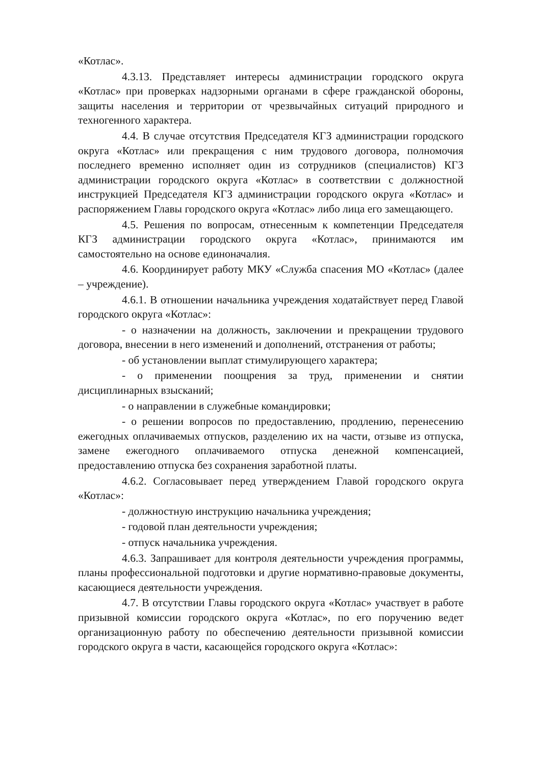«Котлас».
4.3.13. Представляет интересы администрации городского округа «Котлас» при проверках надзорными органами в сфере гражданской обороны, защиты населения и территории от чрезвычайных ситуаций природного и техногенного характера.
4.4. В случае отсутствия Председателя КГЗ администрации городского округа «Котлас» или прекращения с ним трудового договора, полномочия последнего временно исполняет один из сотрудников (специалистов) КГЗ администрации городского округа «Котлас» в соответствии с должностной инструкцией Председателя КГЗ администрации городского округа «Котлас» и распоряжением Главы городского округа «Котлас» либо лица его замещающего.
4.5. Решения по вопросам, отнесенным к компетенции Председателя КГЗ администрации городского округа «Котлас», принимаются им самостоятельно на основе единоначалия.
4.6. Координирует работу МКУ «Служба спасения МО «Котлас» (далее – учреждение).
4.6.1. В отношении начальника учреждения ходатайствует перед Главой городского округа «Котлас»:
- о назначении на должность, заключении и прекращении трудового договора, внесении в него изменений и дополнений, отстранения от работы;
- об установлении выплат стимулирующего характера;
- о применении поощрения за труд, применении и снятии дисциплинарных взысканий;
- о направлении в служебные командировки;
- о решении вопросов по предоставлению, продлению, перенесению ежегодных оплачиваемых отпусков, разделению их на части, отзыве из отпуска, замене ежегодного оплачиваемого отпуска денежной компенсацией, предоставлению отпуска без сохранения заработной платы.
4.6.2. Согласовывает перед утверждением Главой городского округа «Котлас»:
- должностную инструкцию начальника учреждения;
- годовой план деятельности учреждения;
- отпуск начальника учреждения.
4.6.3. Запрашивает для контроля деятельности учреждения программы, планы профессиональной подготовки и другие нормативно-правовые документы, касающиеся деятельности учреждения.
4.7. В отсутствии Главы городского округа «Котлас» участвует в работе призывной комиссии городского округа «Котлас», по его поручению ведет организационную работу по обеспечению деятельности призывной комиссии городского округа в части, касающейся городского округа «Котлас»: